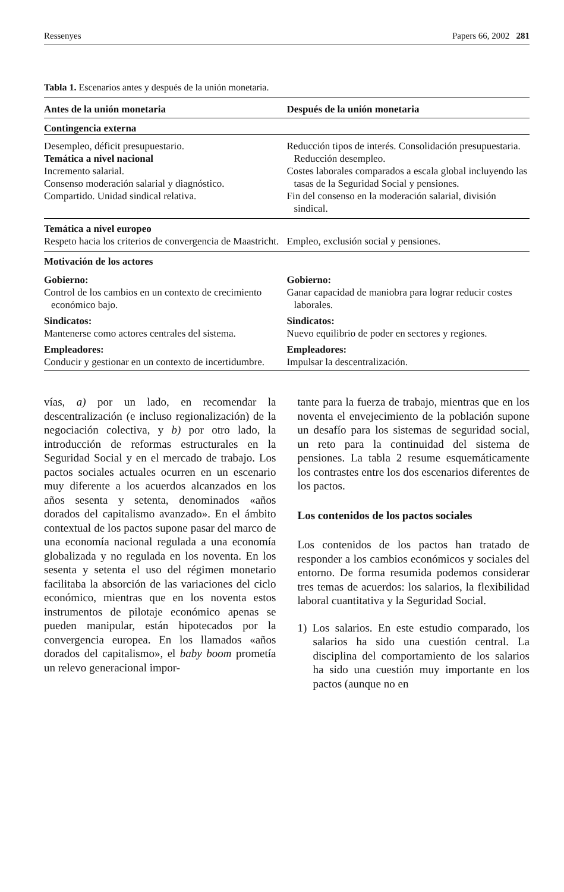Ressenyes Papers 66, 2002 281
Tabla 1. Escenarios antes y después de la unión monetaria.
| Antes de la unión monetaria | Después de la unión monetaria |
| --- | --- |
| Contingencia externa | |
| Desempleo, déficit presupuestario. Temática a nivel nacional Incremento salarial. Consenso moderación salarial y diagnóstico. Compartido. Unidad sindical relativa. | Reducción tipos de interés. Consolidación presupuestaria. Reducción desempleo. Costes laborales comparados a escala global incluyendo las tasas de la Seguridad Social y pensiones. Fin del consenso en la moderación salarial, división sindical. |
| Temática a nivel europeo Respeto hacia los criterios de convergencia de Maastricht. | Empleo, exclusión social y pensiones. |
| Motivación de los actores | |
| Gobierno: Control de los cambios en un contexto de crecimiento económico bajo. | Gobierno: Ganar capacidad de maniobra para lograr reducir costes laborales. |
| Sindicatos: Mantenerse como actores centrales del sistema. | Sindicatos: Nuevo equilibrio de poder en sectores y regiones. |
| Empleadores: Conducir y gestionar en un contexto de incertidumbre. | Empleadores: Impulsar la descentralización. |
vías, a) por un lado, en recomendar la descentralización (e incluso regionalización) de la negociación colectiva, y b) por otro lado, la introducción de reformas estructurales en la Seguridad Social y en el mercado de trabajo. Los pactos sociales actuales ocurren en un escenario muy diferente a los acuerdos alcanzados en los años sesenta y setenta, denominados «años dorados del capitalismo avanzado». En el ámbito contextual de los pactos supone pasar del marco de una economía nacional regulada a una economía globalizada y no regulada en los noventa. En los sesenta y setenta el uso del régimen monetario facilitaba la absorción de las variaciones del ciclo económico, mientras que en los noventa estos instrumentos de pilotaje económico apenas se pueden manipular, están hipotecados por la convergencia europea. En los llamados «años dorados del capitalismo», el baby boom prometía un relevo generacional impor-
tante para la fuerza de trabajo, mientras que en los noventa el envejecimiento de la población supone un desafío para los sistemas de seguridad social, un reto para la continuidad del sistema de pensiones. La tabla 2 resume esquemáticamente los contrastes entre los dos escenarios diferentes de los pactos.
Los contenidos de los pactos sociales
Los contenidos de los pactos han tratado de responder a los cambios económicos y sociales del entorno. De forma resumida podemos considerar tres temas de acuerdos: los salarios, la flexibilidad laboral cuantitativa y la Seguridad Social.
1) Los salarios. En este estudio comparado, los salarios ha sido una cuestión central. La disciplina del comportamiento de los salarios ha sido una cuestión muy importante en los pactos (aunque no en